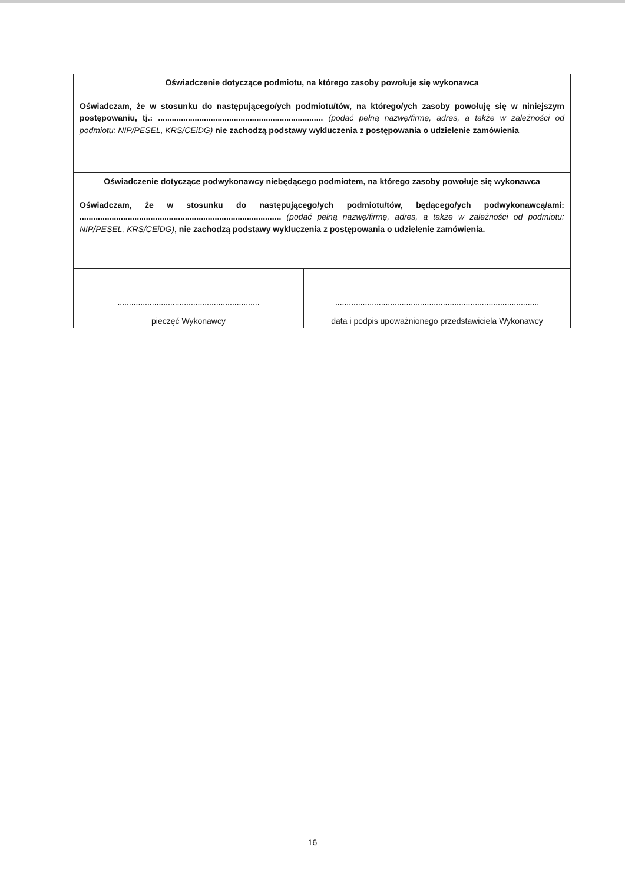| Oświadczenie dotyczące podmiotu, na którego zasoby powołuje się wykonawca Oświadczam, że w stosunku do następującego/ych podmiotu/tów, na którego/ych zasoby powołuję się w niniejszym postępowaniu, tj.: ........................................................................ (podać pełną nazwę/firmę, adres, a także w zależności od podmiotu: NIP/PESEL, KRS/CEiDG) nie zachodzą podstawy wykluczenia z postępowania o udzielenie zamówienia | |
| Oświadczenie dotyczące podwykonawcy niebędącego podmiotem, na którego zasoby powołuje się wykonawca Oświadczam, że w stosunku do następującego/ych podmiotu/tów, będącego/ych podwykonawcą/ami: ........................................................................................ (podać pełną nazwę/firmę, adres, a także w zależności od podmiotu: NIP/PESEL, KRS/CEiDG) , nie zachodzą podstawy wykluczenia z postępowania o udzielenie zamówienia. | |
| .............................................................. pieczęć Wykonawcy | ......................................................................................... data i podpis upoważnionego przedstawiciela Wykonawcy |
16